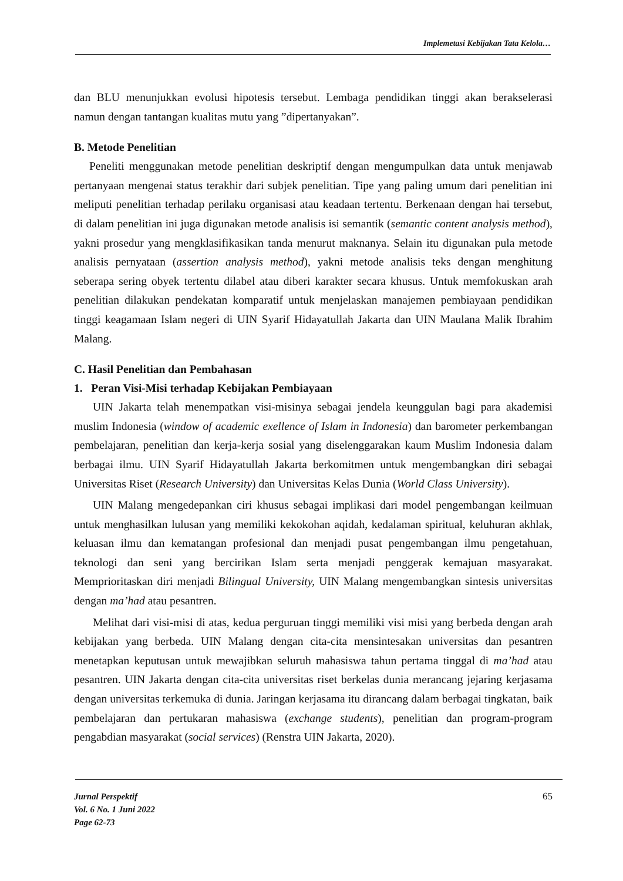Implemetasi Kebijakan Tata Kelola…
dan BLU menunjukkan evolusi hipotesis tersebut. Lembaga pendidikan tinggi akan berakselerasi namun dengan tantangan kualitas mutu yang ”dipertanyakan”.
B. Metode Penelitian
Peneliti menggunakan metode penelitian deskriptif dengan mengumpulkan data untuk menjawab pertanyaan mengenai status terakhir dari subjek penelitian. Tipe yang paling umum dari penelitian ini meliputi penelitian terhadap perilaku organisasi atau keadaan tertentu. Berkenaan dengan hai tersebut, di dalam penelitian ini juga digunakan metode analisis isi semantik (semantic content analysis method), yakni prosedur yang mengklasifikasikan tanda menurut maknanya. Selain itu digunakan pula metode analisis pernyataan (assertion analysis method), yakni metode analisis teks dengan menghitung seberapa sering obyek tertentu dilabel atau diberi karakter secara khusus. Untuk memfokuskan arah penelitian dilakukan pendekatan komparatif untuk menjelaskan manajemen pembiayaan pendidikan tinggi keagamaan Islam negeri di UIN Syarif Hidayatullah Jakarta dan UIN Maulana Malik Ibrahim Malang.
C. Hasil Penelitian dan Pembahasan
1. Peran Visi-Misi terhadap Kebijakan Pembiayaan
UIN Jakarta telah menempatkan visi-misinya sebagai jendela keunggulan bagi para akademisi muslim Indonesia (window of academic exellence of Islam in Indonesia) dan barometer perkembangan pembelajaran, penelitian dan kerja-kerja sosial yang diselenggarakan kaum Muslim Indonesia dalam berbagai ilmu. UIN Syarif Hidayatullah Jakarta berkomitmen untuk mengembangkan diri sebagai Universitas Riset (Research University) dan Universitas Kelas Dunia (World Class University).
UIN Malang mengedepankan ciri khusus sebagai implikasi dari model pengembangan keilmuan untuk menghasilkan lulusan yang memiliki kekokohan aqidah, kedalaman spiritual, keluhuran akhlak, keluasan ilmu dan kematangan profesional dan menjadi pusat pengembangan ilmu pengetahuan, teknologi dan seni yang bercirikan Islam serta menjadi penggerak kemajuan masyarakat. Memprioritaskan diri menjadi Bilingual University, UIN Malang mengembangkan sintesis universitas dengan ma’had atau pesantren.
Melihat dari visi-misi di atas, kedua perguruan tinggi memiliki visi misi yang berbeda dengan arah kebijakan yang berbeda. UIN Malang dengan cita-cita mensintesakan universitas dan pesantren menetapkan keputusan untuk mewajibkan seluruh mahasiswa tahun pertama tinggal di ma’had atau pesantren. UIN Jakarta dengan cita-cita universitas riset berkelas dunia merancang jejaring kerjasama dengan universitas terkemuka di dunia. Jaringan kerjasama itu dirancang dalam berbagai tingkatan, baik pembelajaran dan pertukaran mahasiswa (exchange students), penelitian dan program-program pengabdian masyarakat (social services) (Renstra UIN Jakarta, 2020).
Jurnal Perspektif
Vol. 6 No. 1 Juni 2022
Page 62-73
65